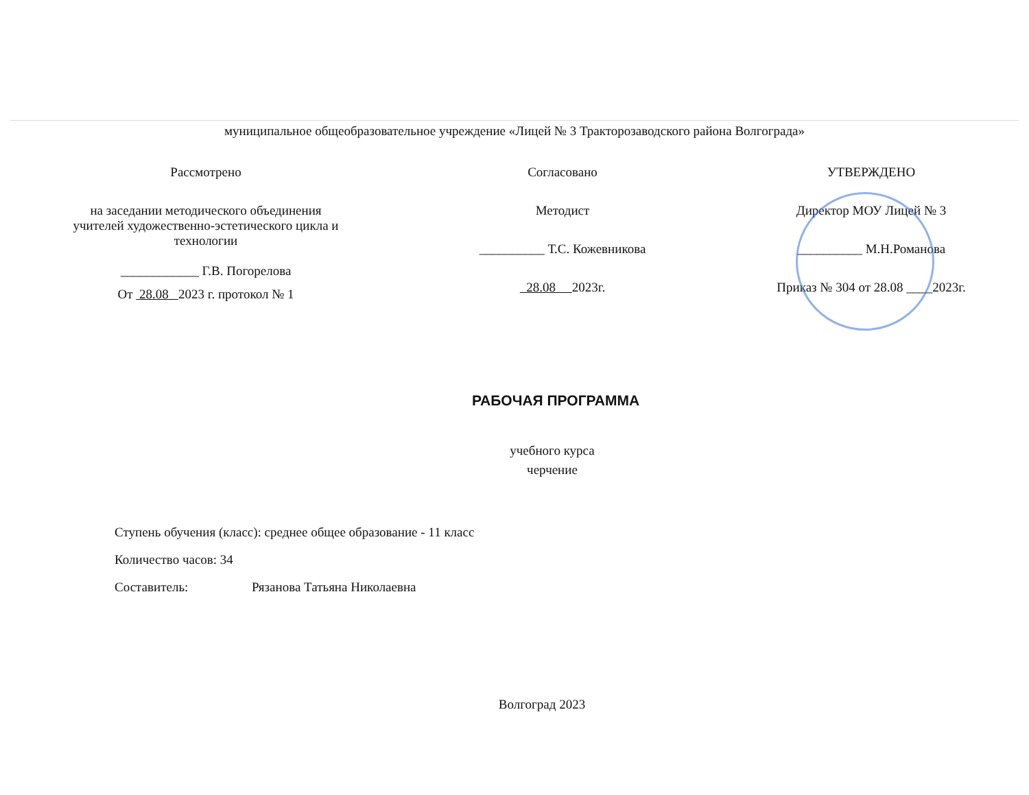муниципальное общеобразовательное учреждение «Лицей № 3 Тракторозаводского района Волгограда»
Рассмотрено
на заседании методического объединения
учителей художественно-эстетического цикла и
технологии
____________ Г.В. Погорелова
От 28.08 2023 г. протокол № 1
Согласовано
Методист
__________ Т.С. Кожевникова
28.08 2023г.
УТВЕРЖДЕНО
Директор МОУ Лицей № 3
__________ М.Н.Романова
Приказ № 304 от 28.08 ____2023г.
РАБОЧАЯ ПРОГРАММА
учебного курса
черчение
Ступень обучения (класс): среднее общее образование - 11 класс
Количество часов: 34
Составитель: Рязанова Татьяна Николаевна
Волгоград 2023